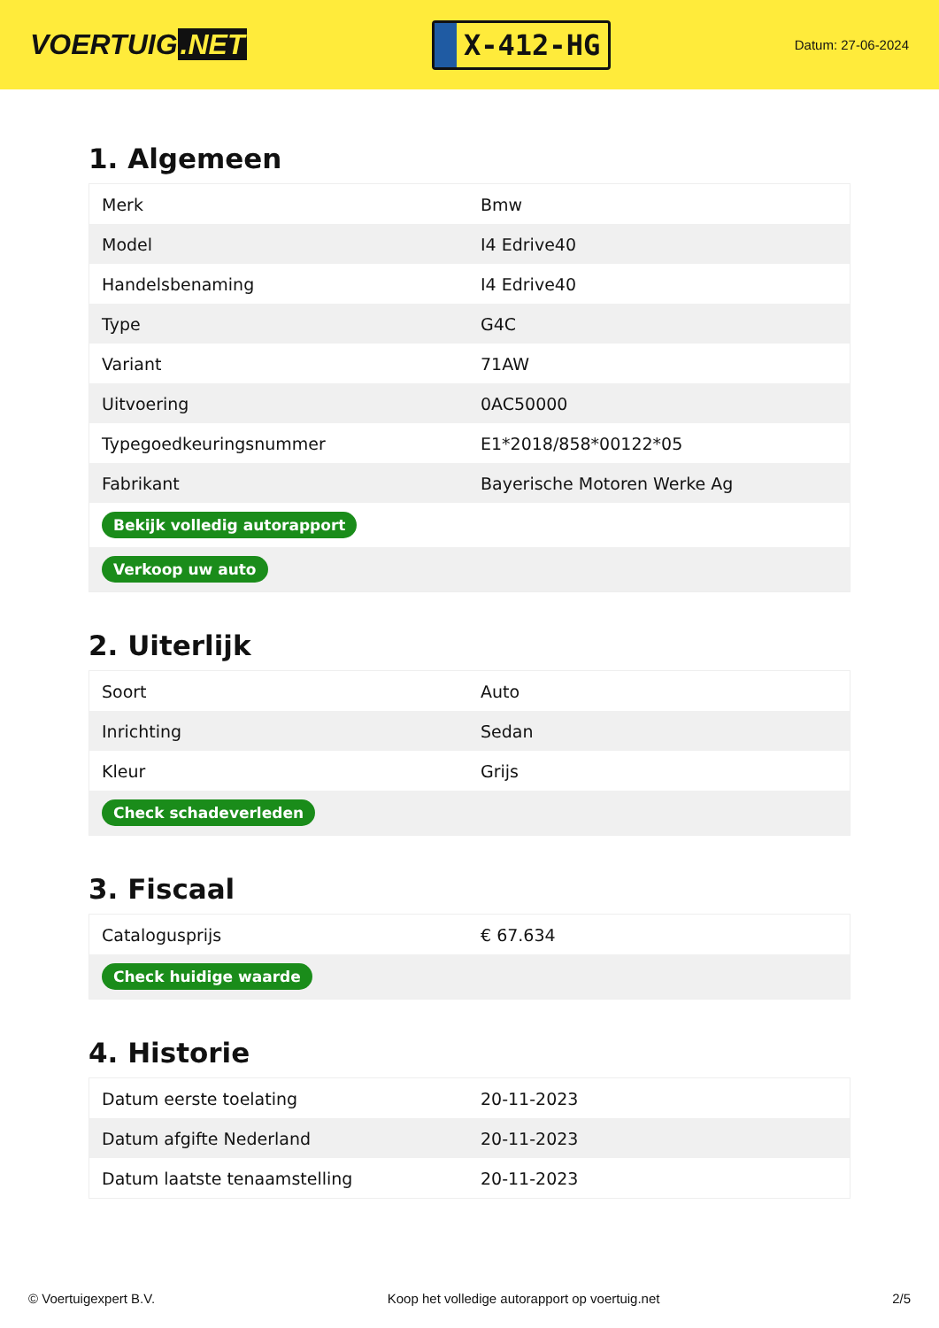VOERTUIG.NET
X-412-HG
Datum: 27-06-2024
1. Algemeen
| Merk | Bmw |
| Model | I4 Edrive40 |
| Handelsbenaming | I4 Edrive40 |
| Type | G4C |
| Variant | 71AW |
| Uitvoering | 0AC50000 |
| Typegoedkeuringsnummer | E1*2018/858*00122*05 |
| Fabrikant | Bayerische Motoren Werke Ag |
| Bekijk volledig autorapport | |
| Verkoop uw auto | |
2. Uiterlijk
| Soort | Auto |
| Inrichting | Sedan |
| Kleur | Grijs |
| Check schadeverleden | |
3. Fiscaal
| Catalogusprijs | € 67.634 |
| Check huidige waarde | |
4. Historie
| Datum eerste toelating | 20-11-2023 |
| Datum afgifte Nederland | 20-11-2023 |
| Datum laatste tenaamstelling | 20-11-2023 |
© Voertuigexpert B.V. Koop het volledige autorapport op voertuig.net 2/5